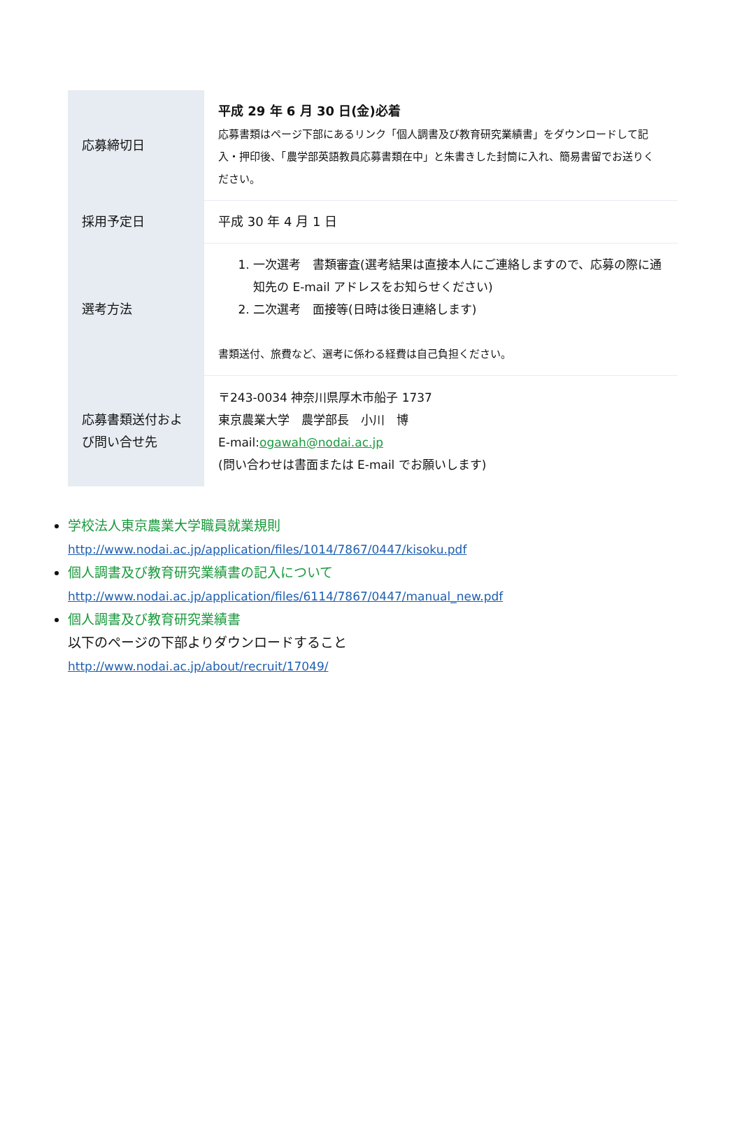| 応募締切日 | 平成 29 年 6 月 30 日(金)必着 応募書類はページ下部にあるリンク「個人調書及び教育研究業績書」をダウンロードして記入・押印後、「農学部英語教員応募書類在中」と朱書きした封筒に入れ、簡易書留でお送りください。 |
| 採用予定日 | 平成 30 年 4 月 1 日 |
| 選考方法 | 1. 一次選考 書類審査(選考結果は直接本人にご連絡しますので、応募の際に通知先の E-mail アドレスをお知らせください) 2. 二次選考 面接等(日時は後日連絡します) 書類送付、旅費など、選考に係わる経費は自己負担ください。 |
| 応募書類送付および問い合せ先 | 〒243-0034 神奈川県厚木市船子 1737 東京農業大学 農学部長 小川 博 E-mail: ogawah@nodai.ac.jp (問い合わせは書面または E-mail でお願いします) |
学校法人東京農業大学職員就業規則
http://www.nodai.ac.jp/application/files/1014/7867/0447/kisoku.pdf
個人調書及び教育研究業績書の記入について
http://www.nodai.ac.jp/application/files/6114/7867/0447/manual_new.pdf
個人調書及び教育研究業績書
以下のページの下部よりダウンロードすること
http://www.nodai.ac.jp/about/recruit/17049/